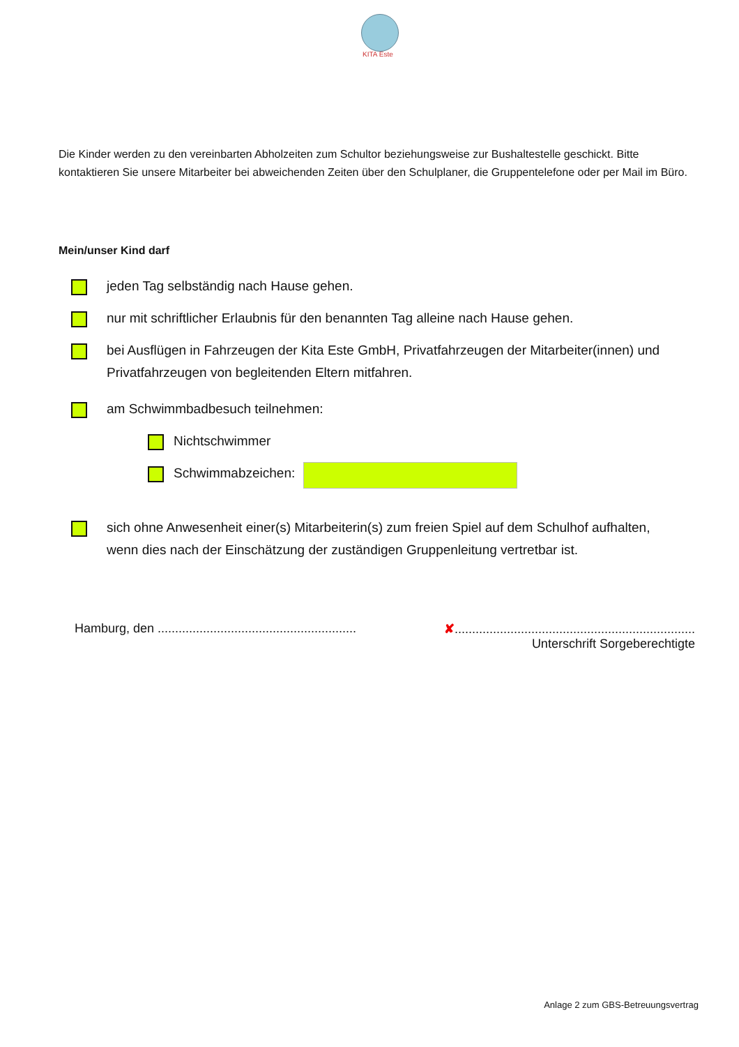KITA Este
Die Kinder werden zu den vereinbarten Abholzeiten zum Schultor beziehungsweise zur Bushaltestelle geschickt. Bitte kontaktieren Sie unsere Mitarbeiter bei abweichenden Zeiten über den Schulplaner, die Gruppentelefone oder per Mail im Büro.
Mein/unser Kind darf
jeden Tag selbständig nach Hause gehen.
nur mit schriftlicher Erlaubnis für den benannten Tag alleine nach Hause gehen.
bei Ausflügen in Fahrzeugen der Kita Este GmbH, Privatfahrzeugen der Mitarbeiter(innen) und Privatfahrzeugen von begleitenden Eltern mitfahren.
am Schwimmbadbesuch teilnehmen:
Nichtschwimmer
Schwimmabzeichen:
sich ohne Anwesenheit einer(s) Mitarbeiterin(s) zum freien Spiel auf dem Schulhof aufhalten, wenn dies nach der Einschätzung der zuständigen Gruppenleitung vertretbar ist.
Hamburg, den .........................................................
✘.....................................................................
Unterschrift Sorgeberechtigte
Anlage 2 zum GBS-Betreuungsvertrag